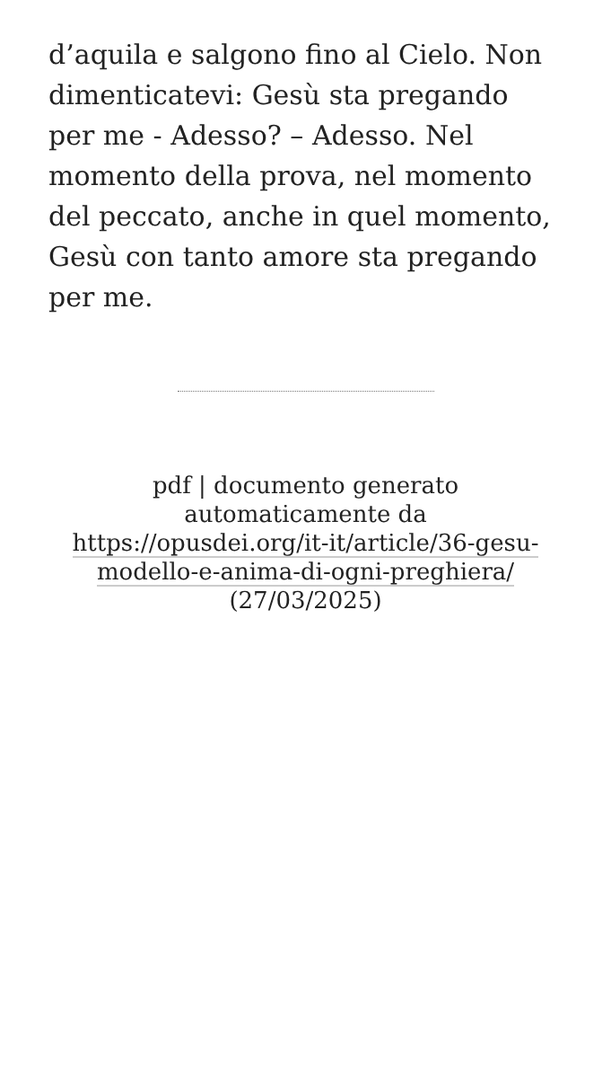d’aquila e salgono fino al Cielo. Non dimenticatevi: Gesù sta pregando per me - Adesso? – Adesso. Nel momento della prova, nel momento del peccato, anche in quel momento, Gesù con tanto amore sta pregando per me.
pdf | documento generato automaticamente da https://opusdei.org/it-it/article/36-gesu-modello-e-anima-di-ogni-preghiera/ (27/03/2025)